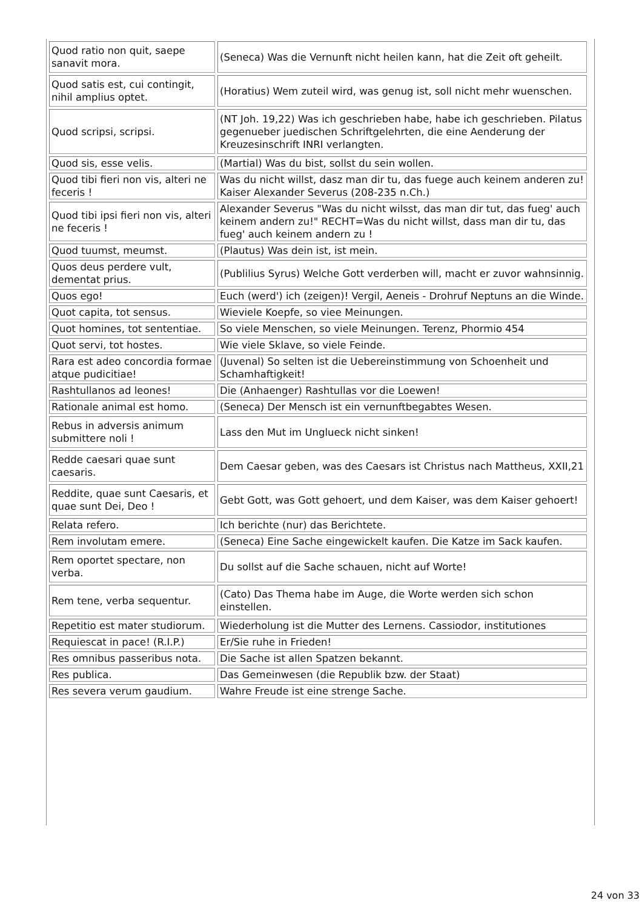| Quod ratio non quit, saepe sanavit mora. | (Seneca) Was die Vernunft nicht heilen kann, hat die Zeit oft geheilt. |
| Quod satis est, cui contingit, nihil amplius optet. | (Horatius) Wem zuteil wird, was genug ist, soll nicht mehr wuenschen. |
| Quod scripsi, scripsi. | (NT Joh. 19,22) Was ich geschrieben habe, habe ich geschrieben. Pilatus gegenueber juedischen Schriftgelehrten, die eine Aenderung der Kreuzesinschrift INRI verlangten. |
| Quod sis, esse velis. | (Martial) Was du bist, sollst du sein wollen. |
| Quod tibi fieri non vis, alteri ne feceris ! | Was du nicht willst, dasz man dir tu, das fuege auch keinem anderen zu! Kaiser Alexander Severus (208-235 n.Ch.) |
| Quod tibi ipsi fieri non vis, alteri ne feceris ! | Alexander Severus "Was du nicht wilsst, das man dir tut, das fueg' auch keinem andern zu!" RECHT=Was du nicht willst, dass man dir tu, das fueg' auch keinem andern zu ! |
| Quod tuumst, meumst. | (Plautus) Was dein ist, ist mein. |
| Quos deus perdere vult, dementat prius. | (Publilius Syrus) Welche Gott verderben will, macht er zuvor wahnsinnig. |
| Quos ego! | Euch (werd') ich (zeigen)! Vergil, Aeneis - Drohruf Neptuns an die Winde. |
| Quot capita, tot sensus. | Wieviele Koepfe, so viee Meinungen. |
| Quot homines, tot sententiae. | So viele Menschen, so viele Meinungen. Terenz, Phormio 454 |
| Quot servi, tot hostes. | Wie viele Sklave, so viele Feinde. |
| Rara est adeo concordia formae atque pudicitiae! | (Juvenal) So selten ist die Uebereinstimmung von Schoenheit und Schamhaftigkeit! |
| Rashtullanos ad leones! | Die (Anhaenger) Rashtullas vor die Loewen! |
| Rationale animal est homo. | (Seneca) Der Mensch ist ein vernunftbegabtes Wesen. |
| Rebus in adversis animum submittere noli ! | Lass den Mut im Unglueck nicht sinken! |
| Redde caesari quae sunt caesaris. | Dem Caesar geben, was des Caesars ist Christus nach Mattheus, XXII,21 |
| Reddite, quae sunt Caesaris, et quae sunt Dei, Deo ! | Gebt Gott, was Gott gehoert, und dem Kaiser, was dem Kaiser gehoert! |
| Relata refero. | Ich berichte (nur) das Berichtete. |
| Rem involutam emere. | (Seneca) Eine Sache eingewickelt kaufen. Die Katze im Sack kaufen. |
| Rem oportet spectare, non verba. | Du sollst auf die Sache schauen, nicht auf Worte! |
| Rem tene, verba sequentur. | (Cato) Das Thema habe im Auge, die Worte werden sich schon einstellen. |
| Repetitio est mater studiorum. | Wiederholung ist die Mutter des Lernens. Cassiodor, institutiones |
| Requiescat in pace! (R.I.P.) | Er/Sie ruhe in Frieden! |
| Res omnibus passeribus nota. | Die Sache ist allen Spatzen bekannt. |
| Res publica. | Das Gemeinwesen (die Republik bzw. der Staat) |
| Res severa verum gaudium. | Wahre Freude ist eine strenge Sache. |
24 von 33